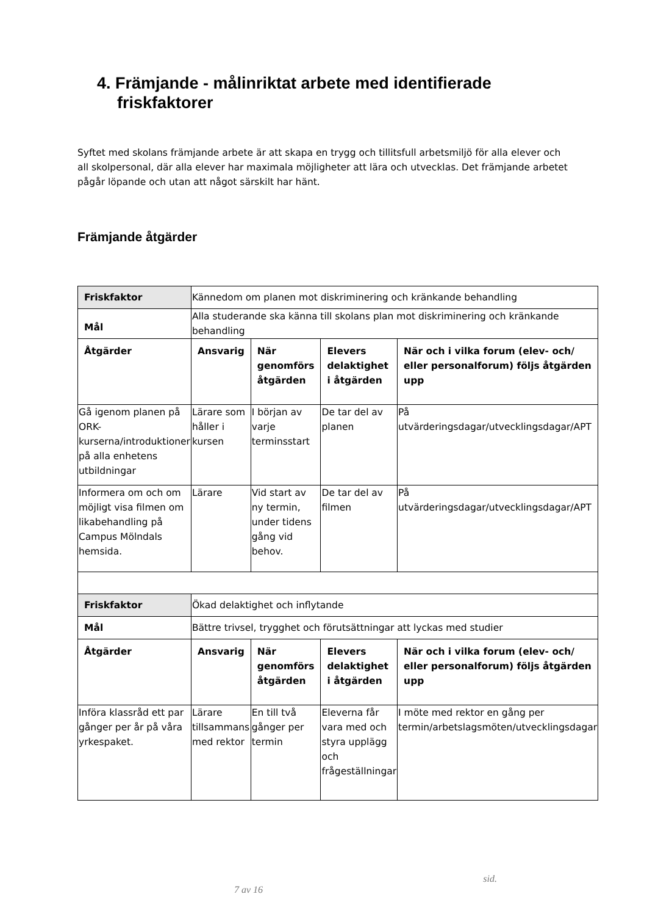4. Främjande - målinriktat arbete med identifierade friskfaktorer
Syftet med skolans främjande arbete är att skapa en trygg och tillitsfull arbetsmiljö för alla elever och all skolpersonal, där alla elever har maximala möjligheter att lära och utvecklas. Det främjande arbetet pågår löpande och utan att något särskilt har hänt.
Främjande åtgärder
| Friskfaktor | Kännedom om planen mot diskriminering och kränkande behandling | | | |
| Mål | Alla studerande ska känna till skolans plan mot diskriminering och kränkande behandling | | | |
| Åtgärder | Ansvarig | När genomförs åtgärden | Elevers delaktighet i åtgärden | När och i vilka forum (elev- och/ eller personalforum) följs åtgärden upp |
| Gå igenom planen på ORK-kurserna/introduktioner på alla enhetens utbildningar | Lärare som håller i kursen | I början av varje terminsstart | De tar del av planen | På utvärderingsdagar/utvecklingsdagar/APT |
| Informera om och om möjligt visa filmen om likabehandling på Campus Mölndals hemsida. | Lärare | Vid start av ny termin, under tidens gång vid behov. | De tar del av filmen | På utvärderingsdagar/utvecklingsdagar/APT |
| Friskfaktor | Ökad delaktighet och inflytande | | | |
| Mål | Bättre trivsel, trygghet och förutsättningar att lyckas med studier | | | |
| Åtgärder | Ansvarig | När genomförs åtgärden | Elevers delaktighet i åtgärden | När och i vilka forum (elev- och/ eller personalforum) följs åtgärden upp |
| Införa klassråd ett par gånger per år på våra yrkespaket. | Lärare tillsammans med rektor | En till två gånger per termin | Eleverna får vara med och styra upplägg och frågeställningar | I möte med rektor en gång per termin/arbetslagsmöten/utvecklingsdagar |
sid.
7 av 16